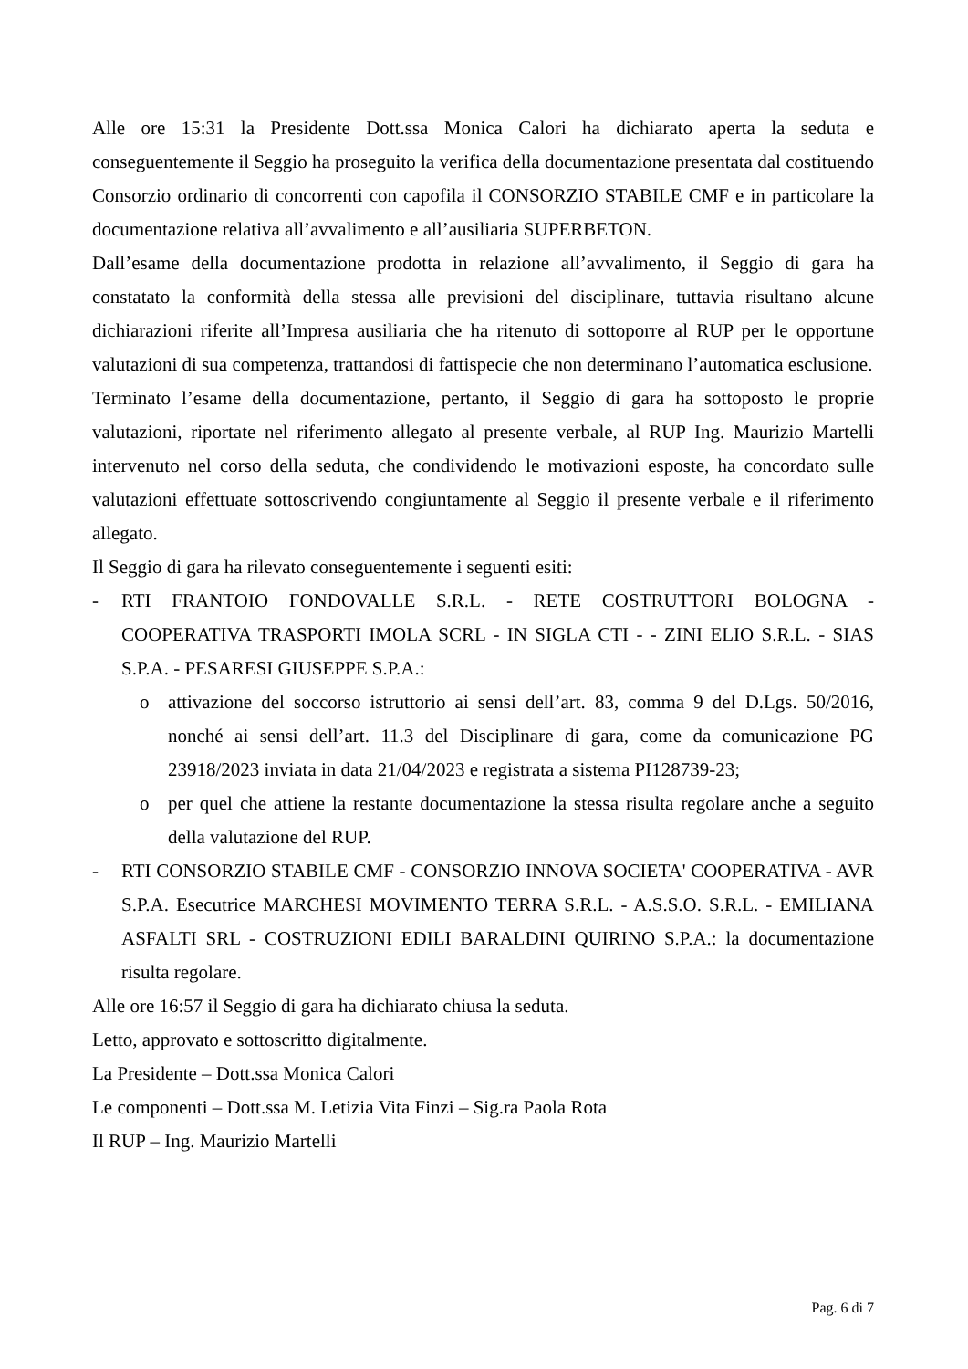Alle ore 15:31 la Presidente Dott.ssa Monica Calori ha dichiarato aperta la seduta e conseguentemente il Seggio ha proseguito la verifica della documentazione presentata dal costituendo Consorzio ordinario di concorrenti con capofila il CONSORZIO STABILE CMF e in particolare la documentazione relativa all’avvalimento e all’ausiliaria SUPERBETON.
Dall’esame della documentazione prodotta in relazione all’avvalimento, il Seggio di gara ha constatato la conformità della stessa alle previsioni del disciplinare, tuttavia risultano alcune dichiarazioni riferite all’Impresa ausiliaria che ha ritenuto di sottoporre al RUP per le opportune valutazioni di sua competenza, trattandosi di fattispecie che non determinano l’automatica esclusione.
Terminato l’esame della documentazione, pertanto, il Seggio di gara ha sottoposto le proprie valutazioni, riportate nel riferimento allegato al presente verbale, al RUP Ing. Maurizio Martelli intervenuto nel corso della seduta, che condividendo le motivazioni esposte, ha concordato sulle valutazioni effettuate sottoscrivendo congiuntamente al Seggio il presente verbale e il riferimento allegato.
Il Seggio di gara ha rilevato conseguentemente i seguenti esiti:
- RTI FRANTOIO FONDOVALLE S.R.L. - RETE COSTRUTTORI BOLOGNA - COOPERATIVA TRASPORTI IMOLA SCRL - IN SIGLA CTI - - ZINI ELIO S.R.L. - SIAS S.P.A. - PESARESI GIUSEPPE S.P.A.:
o attivazione del soccorso istruttorio ai sensi dell’art. 83, comma 9 del D.Lgs. 50/2016, nonché ai sensi dell’art. 11.3 del Disciplinare di gara, come da comunicazione PG 23918/2023 inviata in data 21/04/2023 e registrata a sistema PI128739-23;
o per quel che attiene la restante documentazione la stessa risulta regolare anche a seguito della valutazione del RUP.
- RTI CONSORZIO STABILE CMF - CONSORZIO INNOVA SOCIETA' COOPERATIVA - AVR S.P.A. Esecutrice MARCHESI MOVIMENTO TERRA S.R.L. - A.S.S.O. S.R.L. - EMILIANA ASFALTI SRL - COSTRUZIONI EDILI BARALDINI QUIRINO S.P.A.: la documentazione risulta regolare.
Alle ore 16:57 il Seggio di gara ha dichiarato chiusa la seduta.
Letto, approvato e sottoscritto digitalmente.
La Presidente – Dott.ssa Monica Calori
Le componenti – Dott.ssa M. Letizia Vita Finzi – Sig.ra Paola Rota
Il RUP – Ing. Maurizio Martelli
Pag. 6 di 7